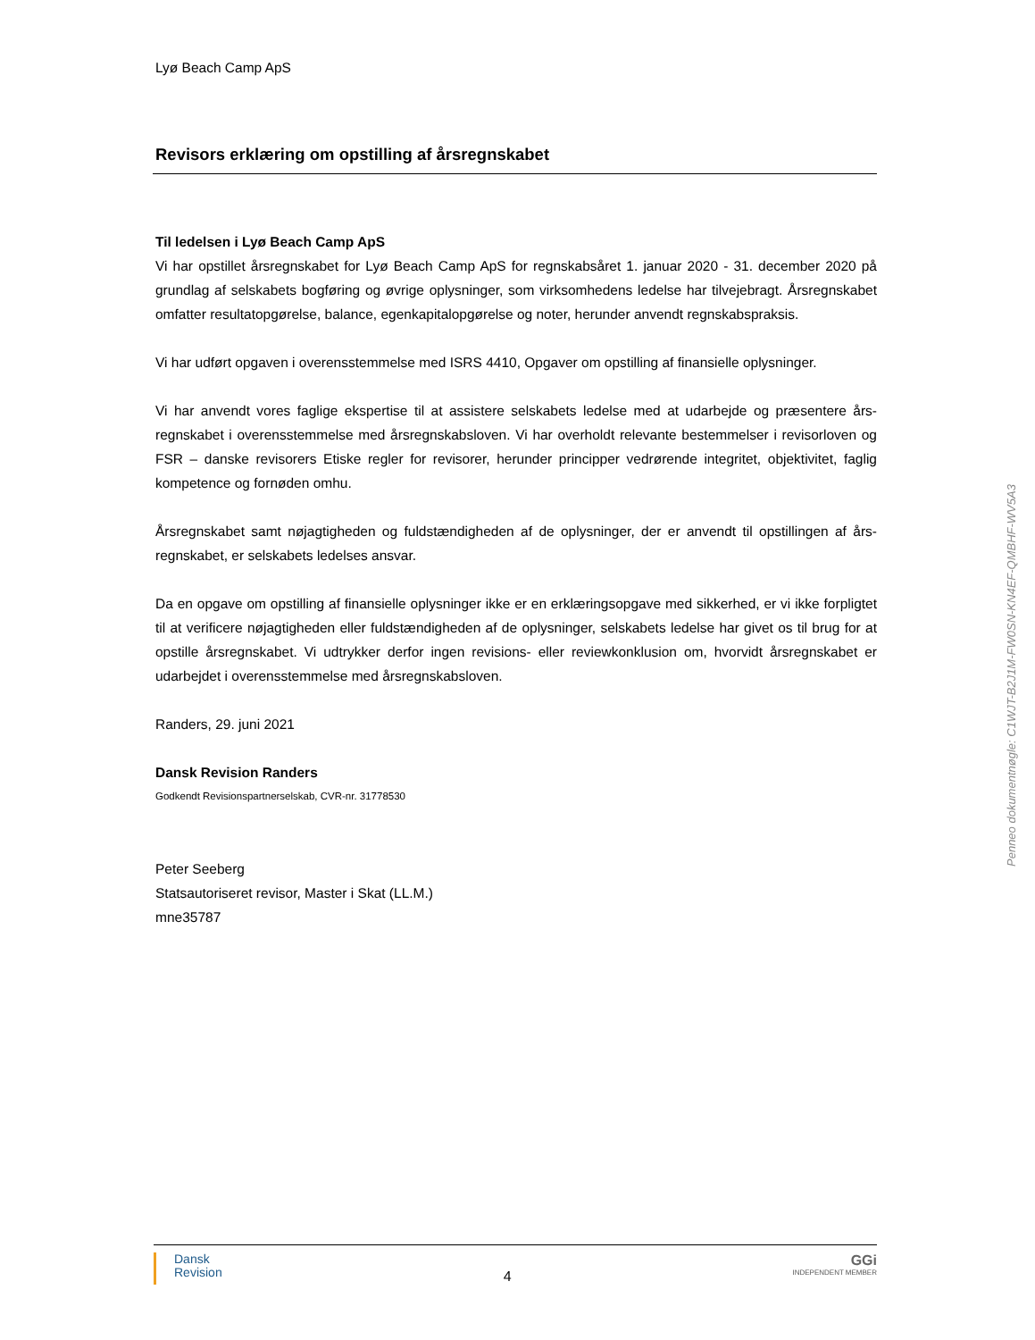Lyø Beach Camp ApS
Revisors erklæring om opstilling af årsregnskabet
Til ledelsen i Lyø Beach Camp ApS
Vi har opstillet årsregnskabet for Lyø Beach Camp ApS for regnskabsåret 1. januar 2020 - 31. december 2020 på grundlag af selskabets bogføring og øvrige oplysninger, som virksomhedens ledelse har tilvejebragt. Årsregnska­bet omfatter resultatopgørelse, balance, egenkapitalopgørelse og noter, herunder anvendt regnskabspraksis.
Vi har udført opgaven i overensstemmelse med ISRS 4410, Opgaver om opstilling af finansielle oplysninger.
Vi har anvendt vores faglige ekspertise til at assistere selskabets ledelse med at udarbejde og præsentere års­regnskabet i overensstemmelse med årsregnskabsloven. Vi har overholdt relevante bestemmelser i revisorloven og FSR – danske revisorers Etiske regler for revisorer, herunder principper vedrørende integritet, objektivitet, faglig kompetence og fornøden omhu.
Årsregnskabet samt nøjagtigheden og fuldstændigheden af de oplysninger, der er anvendt til opstillingen af års­regnskabet, er selskabets ledelses ansvar.
Da en opgave om opstilling af finansielle oplysninger ikke er en erklæringsopgave med sikkerhed, er vi ikke for­pligtet til at verificere nøjagtigheden eller fuldstændigheden af de oplysninger, selskabets ledelse har givet os til brug for at opstille årsregnskabet. Vi udtrykker derfor ingen revisions- eller reviewkonklusion om, hvorvidt års­regnskabet er udarbejdet i overensstemmelse med årsregnskabsloven.
Randers, 29. juni 2021
Dansk Revision Randers
Godkendt Revisionspartnerselskab, CVR-nr. 31778530
Peter Seeberg
Statsautoriseret revisor, Master i Skat (LL.M.)
mne35787
Penneo dokumentnøgle: C1WJT-B2J1M-FW0SN-KN4EF-QMBHF-WV5A3
Dansk
Revision
4
GGi
INDEPENDENT MEMBER